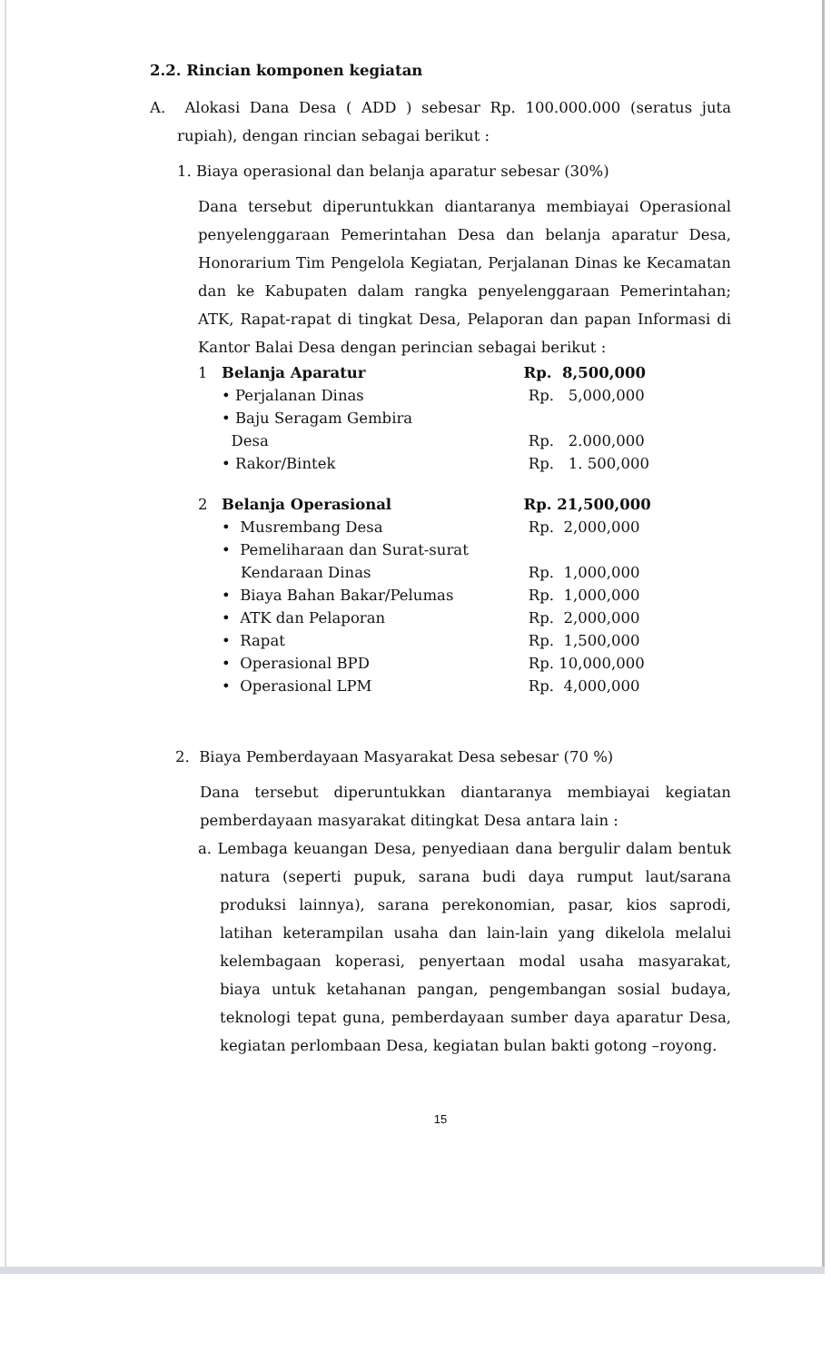2.2. Rincian komponen kegiatan
A. Alokasi Dana Desa ( ADD ) sebesar Rp. 100.000.000 (seratus juta rupiah), dengan rincian sebagai berikut :
1. Biaya operasional dan belanja aparatur sebesar (30%)
Dana tersebut diperuntukkan diantaranya membiayai Operasional penyelenggaraan Pemerintahan Desa dan belanja aparatur Desa, Honorarium Tim Pengelola Kegiatan, Perjalanan Dinas ke Kecamatan dan ke Kabupaten dalam rangka penyelenggaraan Pemerintahan; ATK, Rapat-rapat di tingkat Desa, Pelaporan dan papan Informasi di Kantor Balai Desa dengan perincian sebagai berikut :
| 1 | Belanja Aparatur | Rp. 8,500,000 |
| | • Perjalanan Dinas | Rp. 5,000,000 |
| | • Baju Seragam Gembira Desa | Rp. 2.000,000 |
| | • Rakor/Bintek | Rp. 1. 500,000 |
| 2 | Belanja Operasional | Rp. 21,500,000 |
| | • Musrembang Desa | Rp. 2,000,000 |
| | • Pemeliharaan dan Surat-surat Kendaraan Dinas | Rp. 1,000,000 |
| | • Biaya Bahan Bakar/Pelumas | Rp. 1,000,000 |
| | • ATK dan Pelaporan | Rp. 2,000,000 |
| | • Rapat | Rp. 1,500,000 |
| | • Operasional BPD | Rp. 10,000,000 |
| | • Operasional LPM | Rp. 4,000,000 |
2. Biaya Pemberdayaan Masyarakat Desa sebesar (70 %)
Dana tersebut diperuntukkan diantaranya membiayai kegiatan pemberdayaan masyarakat ditingkat Desa antara lain :
a. Lembaga keuangan Desa, penyediaan dana bergulir dalam bentuk natura (seperti pupuk, sarana budi daya rumput laut/sarana produksi lainnya), sarana perekonomian, pasar, kios saprodi, latihan keterampilan usaha dan lain-lain yang dikelola melalui kelembagaan koperasi, penyertaan modal usaha masyarakat, biaya untuk ketahanan pangan, pengembangan sosial budaya, teknologi tepat guna, pemberdayaan sumber daya aparatur Desa, kegiatan perlombaan Desa, kegiatan bulan bakti gotong –royong.
15